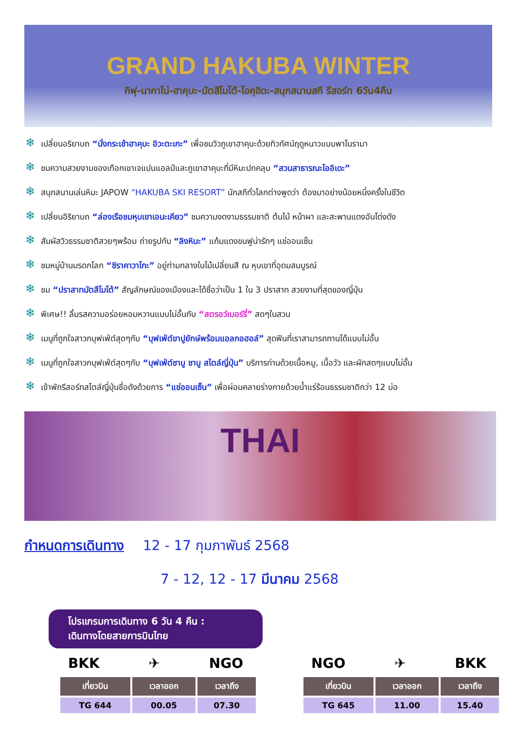GRAND HAKUBA WINTER
กิฟุ-นากาโน่-ฮาคุบะ-มัตสึโมโต้-โอคุฮิดะ-สนุกสนานสกี รีสอร์ท 6วัน4คืน
❄ เปลี่ยนอริยาบถ “นั่งกระเช้าฮาคุบะ อิวะตะเกะ” เพื่อชมวิวภูเขาฮาคุบะด้วยทิวทัศน์ฤดูหนาวแบบพาโนรามา
❄ ชมความสวยงามของเทือกเขาเจแปนแอลป์และภูเขาฮาคุบะที่มีหิมะปกคลุม “สวนสาธารณะโออิเดะ”
❄ สนุกสนานเล่นหิมะ JAPOW “HAKUBA SKI RESORT” นักสกีทั่วโลกต่างพูดว่า ต้องมาอย่างน้อยหนึ่งครั้งในชีวิต
❄ เปลี่ยนอิริยาบถ “ล่องเรือชมหุบเขาเอนะเคียว” ชมความงดงามธรรมชาติ ต้นไม้ หน้าผา และสะพานแดงอันโด่งดัง
❄ สัมผัสวิวธรรมชาติสวยๆพร้อม ถ่ายรูปกับ “ลิงหิมะ” แก้มแดงขนฟูน่ารักๆ แช่ออนเซ็น
❄ ชมหมู่บ้านมรดกโลก “ชิราคาวาโกะ” อยู่ท่ามกลางใบไม้เปลี่ยนสี ณ หุบเขาที่อุดมสมบูรณ์
❄ ชม “ปราสาทมัตสึโมโต้” สัญลักษณ์ของเมืองและได้ชื่อว่าเป็น 1 ใน 3 ปราสาท สวยงามที่สุดของญี่ปุ่น
❄ พิเศษ!! ลิ้มรสความอร่อยหอมหวานแบบไม่อั้นกับ “สตรอว์เบอร์รี่” สดๆในสวน
❄ เมนูที่ถูกใจสาวกบุฟเฟ่ต์สุดๆกับ “บุฟเฟ่ต์ขาปูยักษ์พร้อมแอลกอฮอล์” สุดฟินที่เราสามารถทานได้แบบไม่อั้น
❄ เมนูที่ถูกใจสาวกบุฟเฟ่ต์สุดๆกับ “บุฟเฟ่ต์ชาบู ชาบู สไตล์ญี่ปุ่น” บริการท่านด้วยเนื้อหมู, เนื้อวัว และผักสดๆแบบไม่อั้น
❄ เข้าพักรีสอร์ทสไตล์ญี่ปุ่นชื่อดังด้วยการ “แช่ออนเซ็น” เพื่อผ่อนคลายร่างกายด้วยน้ำแร่ร้อนธรรมชาติกว่า 12 บ่อ
THAI
กำหนดการเดินทาง 12 - 17 กุมภาพันธ์ 2568
7 - 12, 12 - 17 มีนาคม 2568
โปรแกรมการเดินทาง 6 วัน 4 คืน :
เดินทางโดยสายการบินไทย
BKK ✈ NGO
| เที่ยวบิน | เวลาออก | เวลาถึง |
| --- | --- | --- |
| TG 644 | 00.05 | 07.30 |
NGO ✈ BKK
| เที่ยวบิน | เวลาออก | เวลาถึง |
| --- | --- | --- |
| TG 645 | 11.00 | 15.40 |